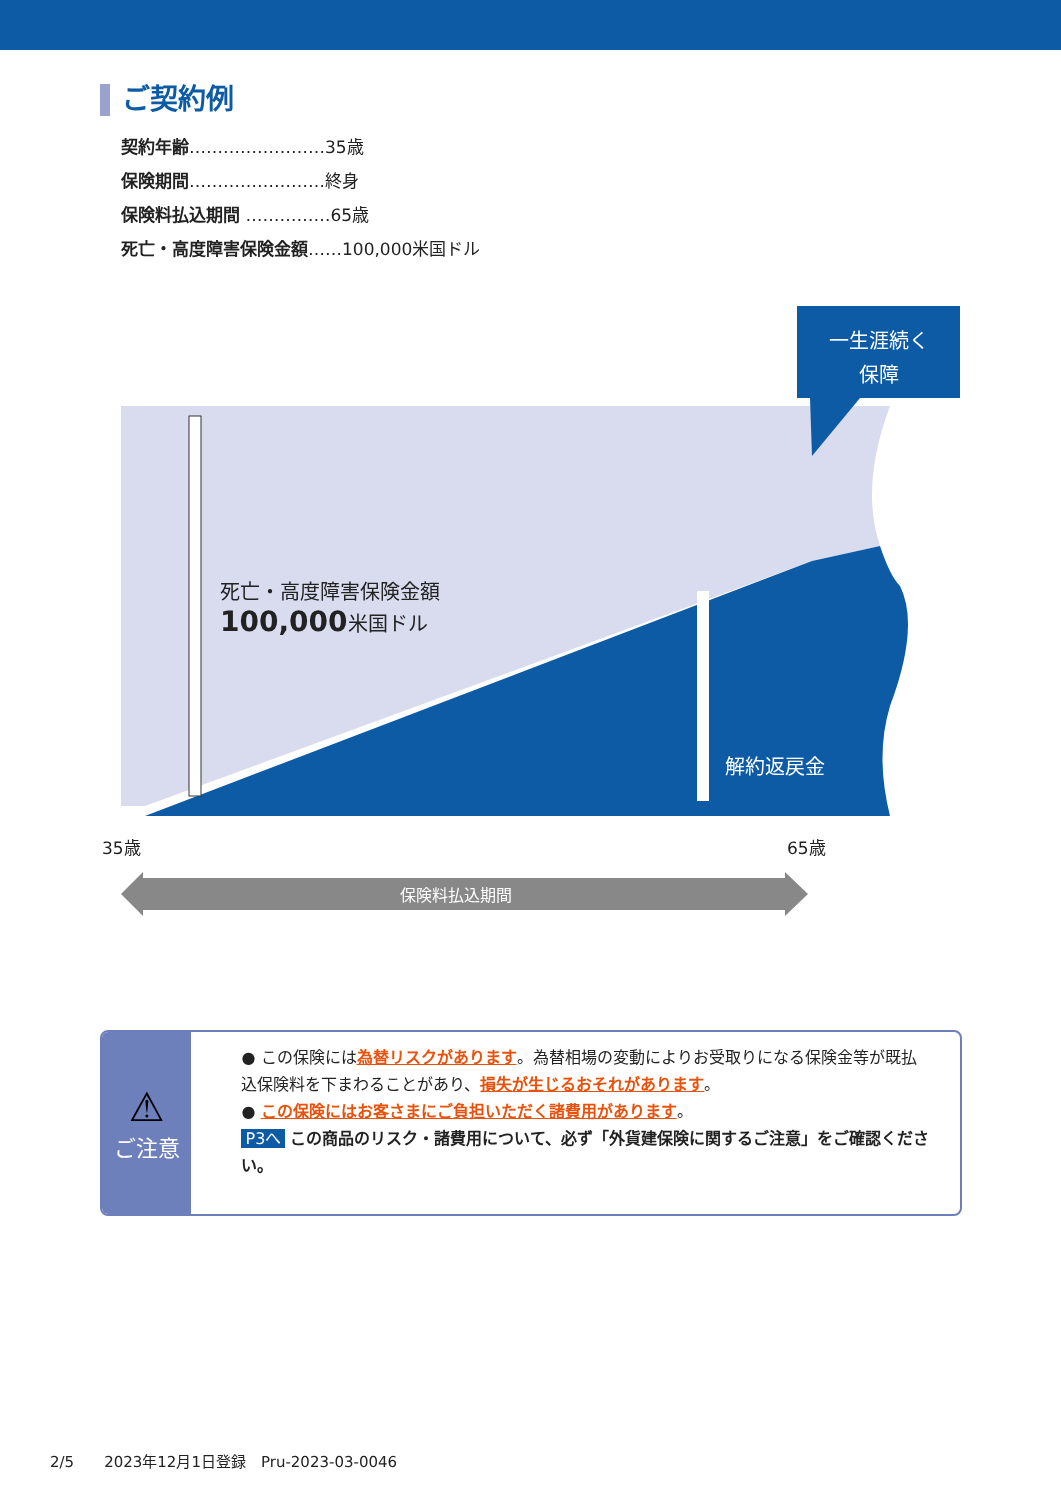ご契約例
契約年齢……………………35歳
保険期間……………………終身
保険料払込期間 ……………65歳
死亡・高度障害保険金額……100,000米国ドル
一生涯続く
保障
死亡・高度障害保険金額
100,000米国ドル
解約返戻金
35歳 65歳
保険料払込期間
⚠
ご注意
● この保険には為替リスクがあります。為替相場の変動によりお受取りになる保険金等が既払込保険料を下まわることがあり、損失が生じるおそれがあります。
● この保険にはお客さまにご負担いただく諸費用があります。
P3へ この商品のリスク・諸費用について、必ず「外貨建保険に関するご注意」をご確認ください。
2/5　　2023年12月1日登録　Pru-2023-03-0046